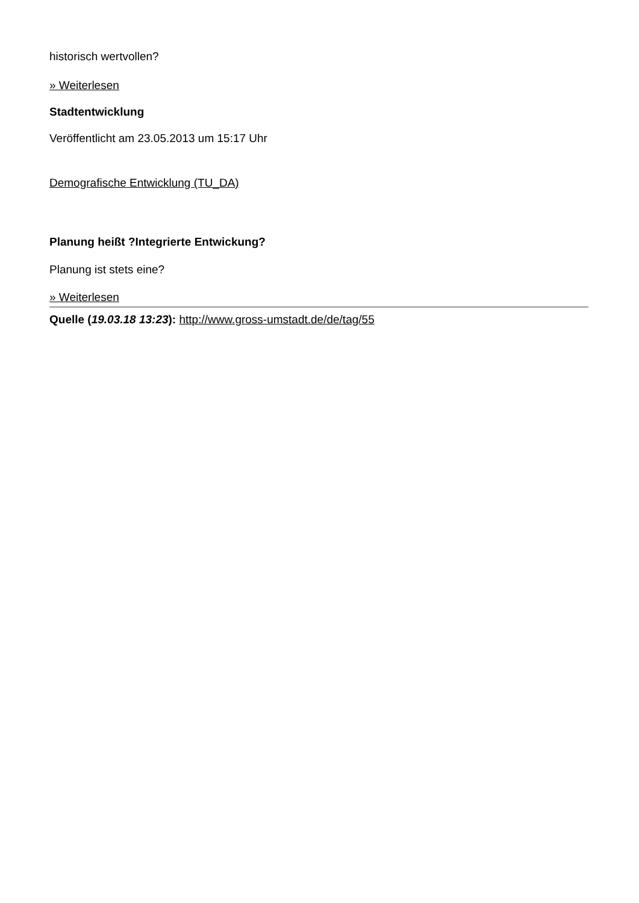historisch wertvollen?
» Weiterlesen
Stadtentwicklung
Veröffentlicht am 23.05.2013 um 15:17 Uhr
Demografische Entwicklung (TU_DA)
Planung heißt ?Integrierte Entwickung?
Planung ist stets eine?
» Weiterlesen
Quelle (19.03.18 13:23): http://www.gross-umstadt.de/de/tag/55